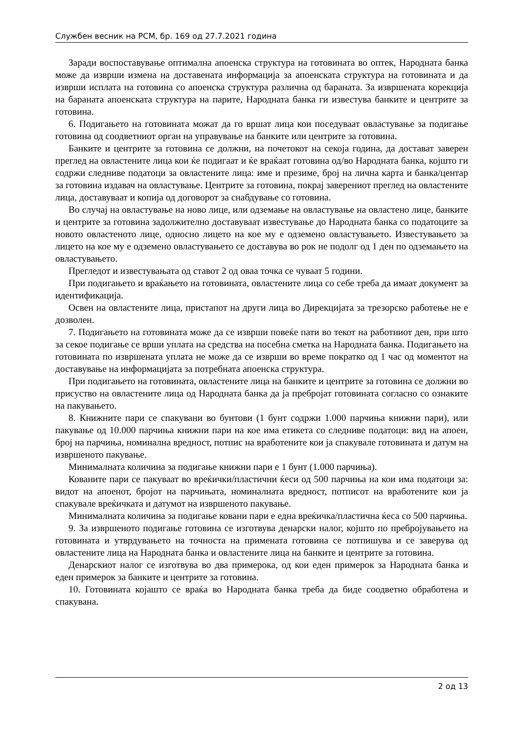Службен весник на РСМ, бр. 169 од 27.7.2021 година
Заради воспоставување оптимална апоенска структура на готовината во оптек, Народната банка може да изврши измена на доставената информација за апоенската структура на готовината и да изврши исплата на готовина со апоенска структура различна од бараната. За извршената корекција на бараната апоенската структура на парите, Народната банка ги известува банките и центрите за готовина.
6. Подигањето на готовината можат да го вршат лица кои поседуваат овластување за подигање готовина од соодветниот орган на управување на банките или центрите за готовина.
Банките и центрите за готовина се должни, на почетокот на секоја година, да достават заверен преглед на овластените лица кои ќе подигаат и ќе враќаат готовина од/во Народната банка, којшто ги содржи следниве податоци за овластените лица: име и презиме, број на лична карта и банка/центар за готовина издавач на овластување. Центрите за готовина, покрај заверениот преглед на овластените лица, доставуваат и копија од договорот за снабдување со готовина.
Во случај на овластување на ново лице, или одземање на овластување на овластено лице, банките и центрите за готовина задолжително доставуваат известување до Народната банка со податоците за новото овластеното лице, односно лицето на кое му е одземено овластувањето. Известувањето за лицето на кое му е одземено овластувањето се доставува во рок не подолг од 1 ден по одземањето на овластувањето.
Прегледот и известувањата од ставот 2 од оваа точка се чуваат 5 години.
При подигањето и враќањето на готовината, овластените лица со себе треба да имаат документ за идентификација.
Освен на овластените лица, пристапот на други лица во Дирекцијата за трезорско работење не е дозволен.
7. Подигањето на готовината може да се изврши повеќе пати во текот на работниот ден, при што за секое подигање се врши уплата на средства на посебна сметка на Народната банка. Подигањето на готовината по извршената уплата не може да се изврши во време пократко од 1 час од моментот на доставување на информацијата за потребната апоенска структура.
При подигањето на готовината, овластените лица на банките и центрите за готовина се должни во присуство на овластените лица од Народната банка да ја пребројат готовината согласно со ознаките на пакувањето.
8. Книжните пари се спакувани во бунтови (1 бунт содржи 1.000 парчиња книжни пари), или пакување од 10.000 парчиња книжни пари на кое има етикета со следниве податоци: вид на апоен, број на парчиња, номинална вредност, потпис на вработените кои ја спакувале готовината и датум на извршеното пакување.
Минималната количина за подигање книжни пари е 1 бунт (1.000 парчиња).
Кованите пари се пакуваат во вреќички/пластични ќеси од 500 парчиња на кои има податоци за: видот на апоенот, бројот на парчињата, номиналната вредност, потписот на вработените кои ја спакувале вреќичката и датумот на извршеното пакување.
Минималната количина за подигање ковани пари е една вреќичка/пластична ќеса со 500 парчиња.
9. За извршеното подигање готовина се изготвува денарски налог, којшто по пребројувањето на готовината и утврдувањето на точноста на примената готовина се потпишува и се заверува од овластените лица на Народната банка и овластените лица на банките и центрите за готовина.
Денарскиот налог се изготвува во два примерока, од кои еден примерок за Народната банка и еден примерок за банките и центрите за готовина.
10. Готовината којашто се враќа во Народната банка треба да биде соодветно обработена и спакувана.
2 од 13